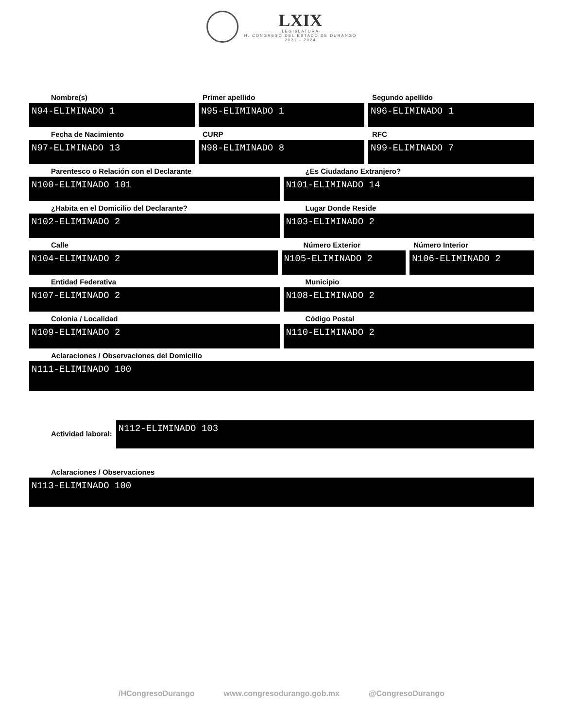LXIX
·LEGISLATURA·
H. CONGRESO DEL ESTADO DE DURANGO
2021 - 2024
Nombre(s)
N94-ELIMINADO 1
Primer apellido
N95-ELIMINADO 1
Segundo apellido
N96-ELIMINADO 1
Fecha de Nacimiento
N97-ELIMINADO 13
CURP
N98-ELIMINADO 8
RFC
N99-ELIMINADO 7
Parentesco o Relación con el Declarante
N100-ELIMINADO 101
¿Es Ciudadano Extranjero?
N101-ELIMINADO 14
¿Habita en el Domicilio del Declarante?
N102-ELIMINADO 2
Lugar Donde Reside
N103-ELIMINADO 2
Calle
N104-ELIMINADO 2
Número Exterior
N105-ELIMINADO 2
Número Interior
N106-ELIMINADO 2
Entidad Federativa
N107-ELIMINADO 2
Municipio
N108-ELIMINADO 2
Colonia / Localidad
N109-ELIMINADO 2
Código Postal
N110-ELIMINADO 2
Aclaraciones / Observaciones del Domicilio
N111-ELIMINADO 100
Actividad laboral:
N112-ELIMINADO 103
Aclaraciones / Observaciones
N113-ELIMINADO 100
/HCongresoDurango www.congresodurango.gob.mx @CongresoDurango